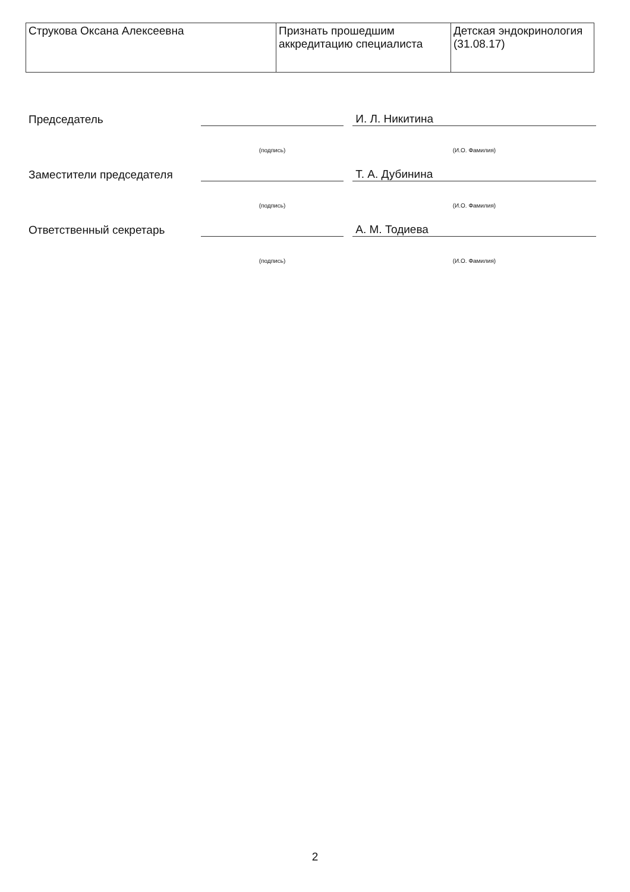| Струкова Оксана Алексеевна | Признать прошедшим аккредитацию специалиста | Детская эндокринология (31.08.17) |
| Председатель | | | И. Л. Никитина |
| | (подпись) | | (И.О. Фамилия) |
| Заместители председателя | | | Т. А. Дубинина |
| | (подпись) | | (И.О. Фамилия) |
| Ответственный секретарь | | | А. М. Тодиева |
| | (подпись) | | (И.О. Фамилия) |
2